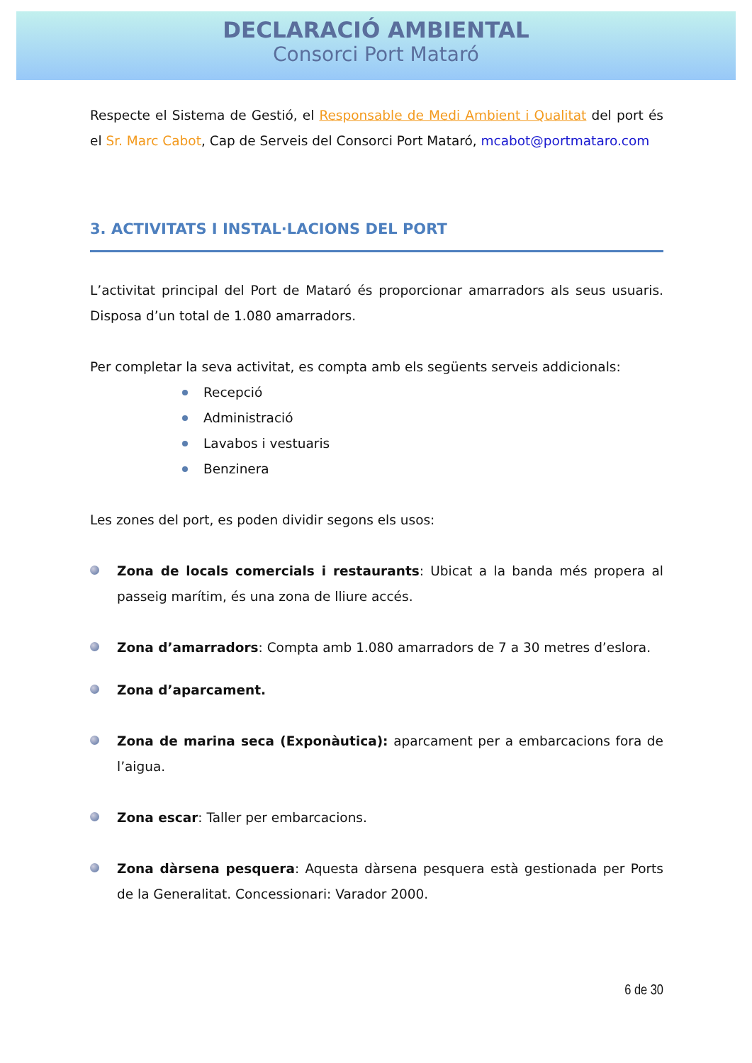DECLARACIÓ AMBIENTAL
Consorci Port Mataró
Respecte el Sistema de Gestió, el Responsable de Medi Ambient i Qualitat del port és el Sr. Marc Cabot, Cap de Serveis del Consorci Port Mataró, mcabot@portmataro.com
3. ACTIVITATS I INSTAL·LACIONS DEL PORT
L’activitat principal del Port de Mataró és proporcionar amarradors als seus usuaris. Disposa d’un total de 1.080 amarradors.
Per completar la seva activitat, es compta amb els següents serveis addicionals:
Recepció
Administració
Lavabos i vestuaris
Benzinera
Les zones del port, es poden dividir segons els usos:
Zona de locals comercials i restaurants: Ubicat a la banda més propera al passeig marítim, és una zona de lliure accés.
Zona d’amarradors: Compta amb 1.080 amarradors de 7 a 30 metres d’eslora.
Zona d’aparcament.
Zona de marina seca (Exponàutica): aparcament per a embarcacions fora de l’aigua.
Zona escar: Taller per embarcacions.
Zona dàrsena pesquera: Aquesta dàrsena pesquera està gestionada per Ports de la Generalitat. Concessionari: Varador 2000.
6 de 30